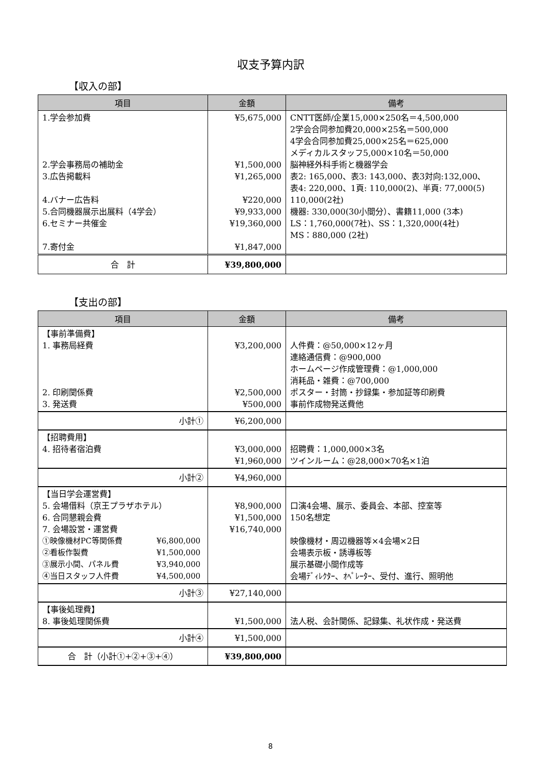収支予算内訳
【収入の部】
| 項目 | 金額 | 備考 |
| --- | --- | --- |
| 1.学会参加費 2.学会事務局の補助金 3.広告掲載料 4.バナー広告料 5.合同機器展示出展料（4学会） 6.セミナー共催金 7.寄付金 | ¥5,675,000 ¥1,500,000 ¥1,265,000 ¥220,000 ¥9,933,000 ¥19,360,000 ¥1,847,000 | CNTT医師/企業15,000×250名＝4,500,000 2学会合同参加費20,000×25名＝500,000 4学会合同参加費25,000×25名＝625,000 メディカルスタッフ5,000×10名＝50,000 脳神経外科手術と機器学会 表2: 165,000、表3: 143,000、表3対向:132,000、 表4: 220,000、1頁: 110,000(2)、半頁: 77,000(5) 110,000(2社) 機器: 330,000(30小間分）、書籍11,000 (3本) LS：1,760,000(7社)、SS：1,320,000(4社) MS：880,000 (2社) |
| 合 計 | ¥39,800,000 | |
【支出の部】
| 項目 | 金額 | 備考 |
| --- | --- | --- |
| 【事前準備費】 1. 事務局経費 2. 印刷関係費 3. 発送費 | ¥3,200,000 ¥2,500,000 ¥500,000 | 人件費：@50,000×12ヶ月 連絡通信費：@900,000 ホームページ作成管理費：@1,000,000 消耗品・雑費：@700,000 ポスター・封筒・抄録集・参加証等印刷費 事前作成物発送費他 |
| 小計① | ¥6,200,000 | |
| 【招聘費用】 4. 招待者宿泊費 | ¥3,000,000 ¥1,960,000 | 招聘費：1,000,000×3名 ツインルーム：@28,000×70名×1泊 |
| 小計② | ¥4,960,000 | |
| 【当日学会運営費】 5. 会場借料（京王プラザホテル） 6. 合同懇親会費 7. 会場設営・運営費 ①映像機材PC等関係費 ¥6,800,000 ②看板作製費 ¥1,500,000 ③展示小間、パネル費 ¥3,940,000 ④当日スタッフ人件費 ¥4,500,000 | ¥8,900,000 ¥1,500,000 ¥16,740,000 | 口演4会場、展示、委員会、本部、控室等 150名想定 映像機材・周辺機器等×4会場×2日 会場表示板・誘導板等 展示基礎小間作成等 会場ﾃﾞｨﾚｸﾀｰ、ｵﾍﾟﾚｰﾀｰ、受付、進行、照明他 |
| 小計③ | ¥27,140,000 | |
| 【事後処理費】 8. 事後処理関係費 | ¥1,500,000 | 法人税、会計関係、記録集、礼状作成・発送費 |
| 小計④ | ¥1,500,000 | |
| 合 計（小計①+②+③+④） | ¥39,800,000 | |
8